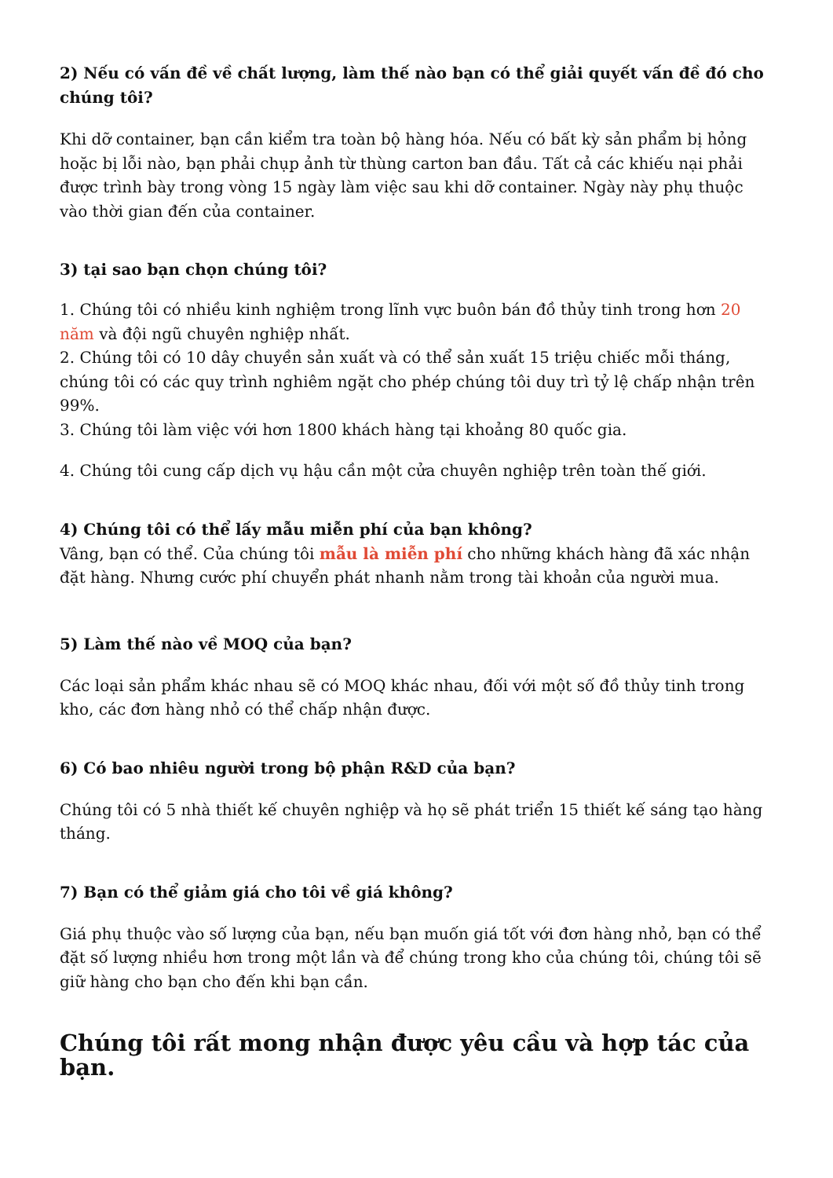2) Nếu có vấn đề về chất lượng, làm thế nào bạn có thể giải quyết vấn đề đó cho chúng tôi?
Khi dỡ container, bạn cần kiểm tra toàn bộ hàng hóa. Nếu có bất kỳ sản phẩm bị hỏng hoặc bị lỗi nào, bạn phải chụp ảnh từ thùng carton ban đầu. Tất cả các khiếu nại phải được trình bày trong vòng 15 ngày làm việc sau khi dỡ container. Ngày này phụ thuộc vào thời gian đến của container.
3) tại sao bạn chọn chúng tôi?
1. Chúng tôi có nhiều kinh nghiệm trong lĩnh vực buôn bán đồ thủy tinh trong hơn 20 năm và đội ngũ chuyên nghiệp nhất.
2. Chúng tôi có 10 dây chuyền sản xuất và có thể sản xuất 15 triệu chiếc mỗi tháng, chúng tôi có các quy trình nghiêm ngặt cho phép chúng tôi duy trì tỷ lệ chấp nhận trên 99%.
3. Chúng tôi làm việc với hơn 1800 khách hàng tại khoảng 80 quốc gia.
4. Chúng tôi cung cấp dịch vụ hậu cần một cửa chuyên nghiệp trên toàn thế giới.
4) Chúng tôi có thể lấy mẫu miễn phí của bạn không?
Vâng, bạn có thể. Của chúng tôi mẫu là miễn phí cho những khách hàng đã xác nhận đặt hàng. Nhưng cước phí chuyển phát nhanh nằm trong tài khoản của người mua.
5) Làm thế nào về MOQ của bạn?
Các loại sản phẩm khác nhau sẽ có MOQ khác nhau, đối với một số đồ thủy tinh trong kho, các đơn hàng nhỏ có thể chấp nhận được.
6) Có bao nhiêu người trong bộ phận R&D của bạn?
Chúng tôi có 5 nhà thiết kế chuyên nghiệp và họ sẽ phát triển 15 thiết kế sáng tạo hàng tháng.
7) Bạn có thể giảm giá cho tôi về giá không?
Giá phụ thuộc vào số lượng của bạn, nếu bạn muốn giá tốt với đơn hàng nhỏ, bạn có thể đặt số lượng nhiều hơn trong một lần và để chúng trong kho của chúng tôi, chúng tôi sẽ giữ hàng cho bạn cho đến khi bạn cần.
Chúng tôi rất mong nhận được yêu cầu và hợp tác của bạn.